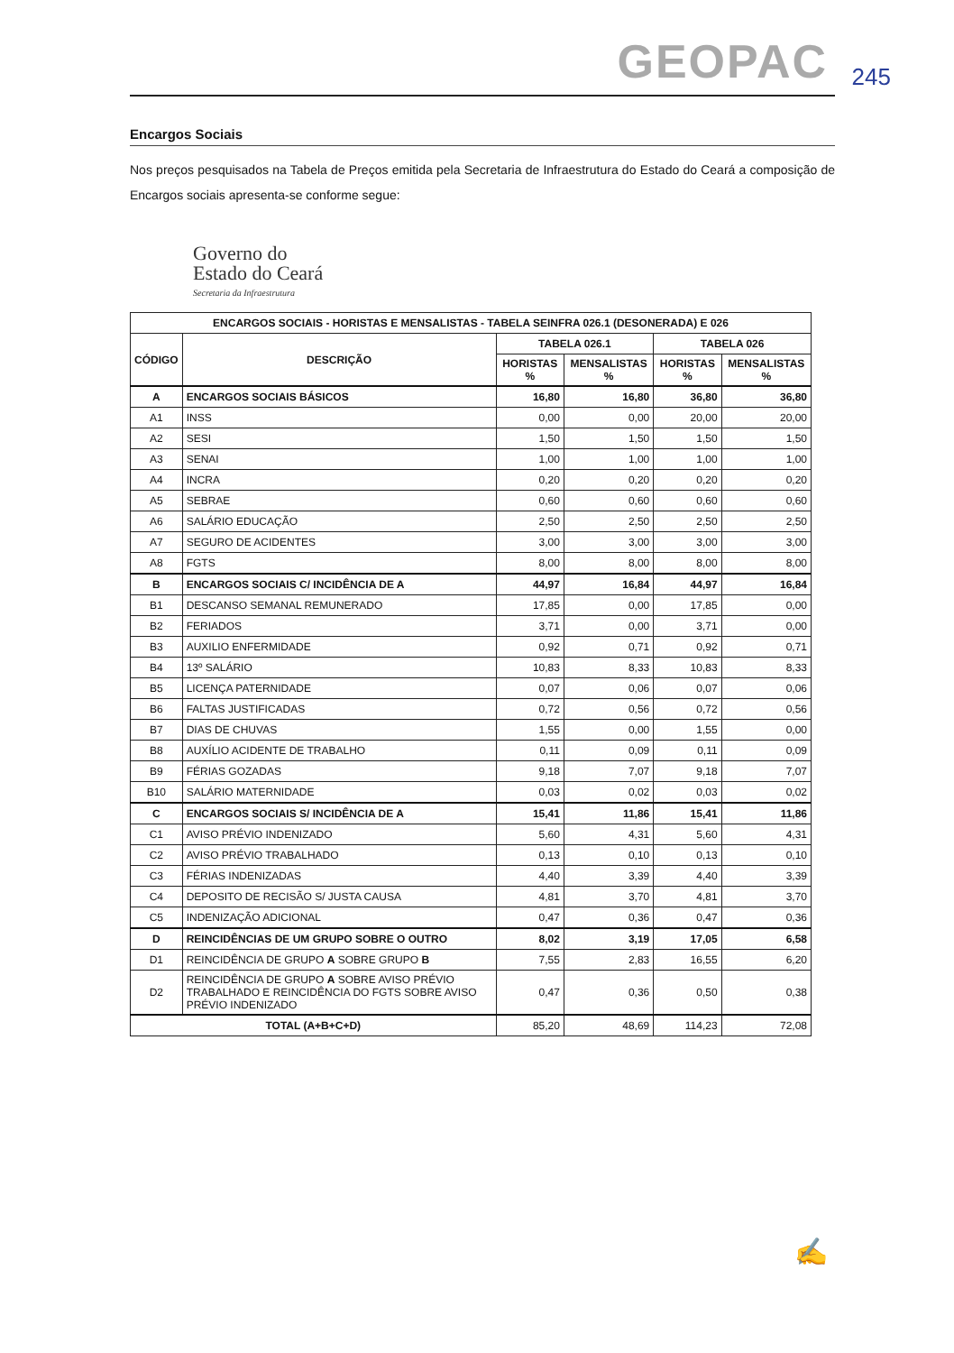GEOPAC 245
Encargos Sociais
Nos preços pesquisados na Tabela de Preços emitida pela Secretaria de Infraestrutura do Estado do Ceará a composição de Encargos sociais apresenta-se conforme segue:
Governo do
Estado do Ceará
Secretaria da Infraestrutura
| ENCARGOS SOCIAIS - HORISTAS E MENSALISTAS - TABELA SEINFRA 026.1 (DESONERADA) E 026 | | | | | |
| --- | --- | --- | --- | --- | --- |
| CÓDIGO | DESCRIÇÃO | TABELA 026.1 | | TABELA 026 | |
| | | HORISTAS % | MENSALISTAS % | HORISTAS % | MENSALISTAS % |
| A | ENCARGOS SOCIAIS BÁSICOS | 16,80 | 16,80 | 36,80 | 36,80 |
| A1 | INSS | 0,00 | 0,00 | 20,00 | 20,00 |
| A2 | SESI | 1,50 | 1,50 | 1,50 | 1,50 |
| A3 | SENAI | 1,00 | 1,00 | 1,00 | 1,00 |
| A4 | INCRA | 0,20 | 0,20 | 0,20 | 0,20 |
| A5 | SEBRAE | 0,60 | 0,60 | 0,60 | 0,60 |
| A6 | SALÁRIO EDUCAÇÃO | 2,50 | 2,50 | 2,50 | 2,50 |
| A7 | SEGURO DE ACIDENTES | 3,00 | 3,00 | 3,00 | 3,00 |
| A8 | FGTS | 8,00 | 8,00 | 8,00 | 8,00 |
| B | ENCARGOS SOCIAIS C/ INCIDÊNCIA DE A | 44,97 | 16,84 | 44,97 | 16,84 |
| B1 | DESCANSO SEMANAL REMUNERADO | 17,85 | 0,00 | 17,85 | 0,00 |
| B2 | FERIADOS | 3,71 | 0,00 | 3,71 | 0,00 |
| B3 | AUXILIO ENFERMIDADE | 0,92 | 0,71 | 0,92 | 0,71 |
| B4 | 13º SALÁRIO | 10,83 | 8,33 | 10,83 | 8,33 |
| B5 | LICENÇA PATERNIDADE | 0,07 | 0,06 | 0,07 | 0,06 |
| B6 | FALTAS JUSTIFICADAS | 0,72 | 0,56 | 0,72 | 0,56 |
| B7 | DIAS DE CHUVAS | 1,55 | 0,00 | 1,55 | 0,00 |
| B8 | AUXÍLIO ACIDENTE DE TRABALHO | 0,11 | 0,09 | 0,11 | 0,09 |
| B9 | FÉRIAS GOZADAS | 9,18 | 7,07 | 9,18 | 7,07 |
| B10 | SALÁRIO MATERNIDADE | 0,03 | 0,02 | 0,03 | 0,02 |
| C | ENCARGOS SOCIAIS S/ INCIDÊNCIA DE A | 15,41 | 11,86 | 15,41 | 11,86 |
| C1 | AVISO PRÉVIO INDENIZADO | 5,60 | 4,31 | 5,60 | 4,31 |
| C2 | AVISO PRÉVIO TRABALHADO | 0,13 | 0,10 | 0,13 | 0,10 |
| C3 | FÉRIAS INDENIZADAS | 4,40 | 3,39 | 4,40 | 3,39 |
| C4 | DEPOSITO DE RECISÃO S/ JUSTA CAUSA | 4,81 | 3,70 | 4,81 | 3,70 |
| C5 | INDENIZAÇÃO ADICIONAL | 0,47 | 0,36 | 0,47 | 0,36 |
| D | REINCIDÊNCIAS DE UM GRUPO SOBRE O OUTRO | 8,02 | 3,19 | 17,05 | 6,58 |
| D1 | REINCIDÊNCIA DE GRUPO A SOBRE GRUPO B | 7,55 | 2,83 | 16,55 | 6,20 |
| D2 | REINCIDÊNCIA DE GRUPO A SOBRE AVISO PRÉVIO TRABALHADO E REINCIDÊNCIA DO FGTS SOBRE AVISO PRÉVIO INDENIZADO | 0,47 | 0,36 | 0,50 | 0,38 |
| TOTAL (A+B+C+D) | | 85,20 | 48,69 | 114,23 | 72,08 |
✍